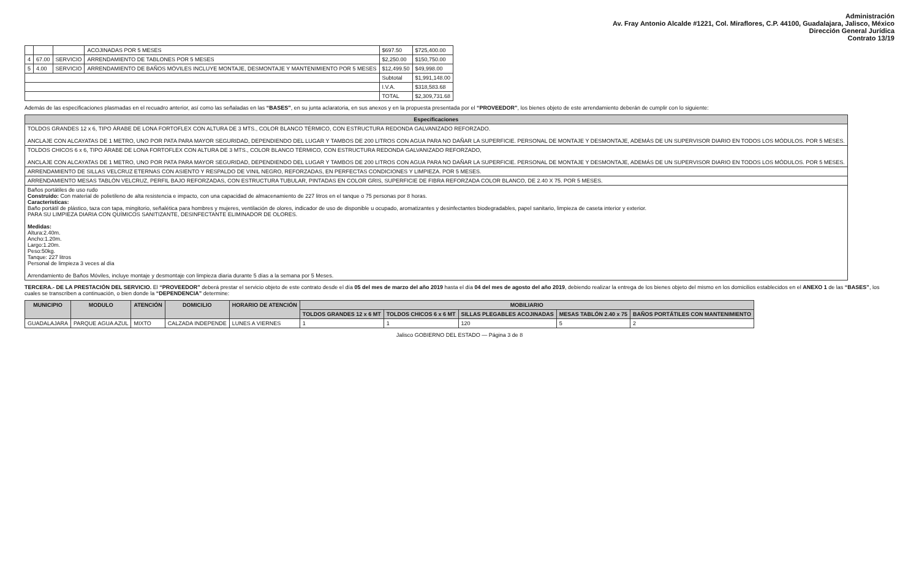Administración
Av. Fray Antonio Alcalde #1221, Col. Miraflores, C.P. 44100, Guadalajara, Jalisco, México
Dirección General Jurídica
Contrato 13/19
| | | | ACOJINADAS POR 5 MESES | $697.50 | $725,400.00 |
| 4 | 67.00 | SERVICIO | ARRENDAMIENTO DE TABLONES POR 5 MESES | $2,250.00 | $150,750.00 |
| 5 | 4.00 | SERVICIO | ARRENDAMIENTO DE BAÑOS MÓVILES INCLUYE MONTAJE, DESMONTAJE Y MANTENIMIENTO POR 5 MESES | $12,499.50 | $49,998.00 |
| | | | | Subtotal | $1,991,148.00 |
| | | | | I.V.A. | $318,583.68 |
| | | | | TOTAL | $2,309,731.68 |
Además de las especificaciones plasmadas en el recuadro anterior, así como las señaladas en las “BASES”, en su junta aclaratoria, en sus anexos y en la propuesta presentada por el “PROVEEDOR”, los bienes objeto de este arrendamiento deberán de cumplir con lo siguiente:
| Especificaciones |
| --- |
| TOLDOS GRANDES 12 x 6, TIPO ÁRABE DE LONA FORTOFLEX CON ALTURA DE 3 MTS., COLOR BLANCO TÉRMICO, CON ESTRUCTURA REDONDA GALVANIZADO REFORZADO. ANCLAJE CON ALCAYATAS DE 1 METRO, UNO POR PATA PARA MAYOR SEGURIDAD, DEPENDIENDO DEL LUGAR Y TAMBOS DE 200 LITROS CON AGUA PARA NO DAÑAR LA SUPERFICIE. PERSONAL DE MONTAJE Y DESMONTAJE, ADEMÁS DE UN SUPERVISOR DIARIO EN TODOS LOS MÓDULOS. POR 5 MESES. |
| TOLDOS CHICOS 6 x 6, TIPO ÁRABE DE LONA FORTOFLEX CON ALTURA DE 3 MTS., COLOR BLANCO TÉRMICO, CON ESTRUCTURA REDONDA GALVANIZADO REFORZADO, ANCLAJE CON ALCAYATAS DE 1 METRO, UNO POR PATA PARA MAYOR SEGURIDAD, DEPENDIENDO DEL LUGAR Y TAMBOS DE 200 LITROS CON AGUA PARA NO DAÑAR LA SUPERFICIE. PERSONAL DE MONTAJE Y DESMONTAJE, ADEMÁS DE UN SUPERVISOR DIARIO EN TODOS LOS MÓDULOS. POR 5 MESES. |
| ARRENDAMIENTO DE SILLAS VELCRUZ ETERNAS CON ASIENTO Y RESPALDO DE VINIL NEGRO, REFORZADAS, EN PERFECTAS CONDICIONES Y LIMPIEZA. POR 5 MESES. |
| ARRENDAMIENTO MESAS TABLÓN VELCRUZ, PERFIL BAJO REFORZADAS, CON ESTRUCTURA TUBULAR, PINTADAS EN COLOR GRIS, SUPERFICIE DE FIBRA REFORZADA COLOR BLANCO, DE 2.40 X 75. POR 5 MESES. |
| Baños portátiles de uso rudo Construido: Con material de polietileno de alta resistencia e impacto, con una capacidad de almacenamiento de 227 litros en el tanque o 75 personas por 8 horas. Características: Baño portátil de plástico, taza con tapa, mingitorio, señalética para hombres y mujeres, ventilación de olores, indicador de uso de disponible u ocupado, aromatizantes y desinfectantes biodegradables, papel sanitario, limpieza de caseta interior y exterior. PARA SU LIMPIEZA DIARIA CON QUÍMICOS SANITIZANTE, DESINFECTANTE ELIMINADOR DE OLORES. Medidas: Altura:2.40m. Ancho:1.20m. Largo:1.20m. Peso:50kg. Tanque: 227 litros Personal de limpieza 3 veces al día Arrendamiento de Baños Móviles, incluye montaje y desmontaje con limpieza diaria durante 5 días a la semana por 5 Meses. |
TERCERA.- DE LA PRESTACIÓN DEL SERVICIO. El “PROVEEDOR” deberá prestar el servicio objeto de este contrato desde el día 05 del mes de marzo del año 2019 hasta el día 04 del mes de agosto del año 2019, debiendo realizar la entrega de los bienes objeto del mismo en los domicilios establecidos en el ANEXO 1 de las “BASES”, los cuales se transcriben a continuación, o bien donde la “DEPENDENCIA” determine:
| MUNICIPIO | MODULO | ATENCIÓN | DOMICILIO | HORARIO DE ATENCIÓN | MOBILIARIO | | | | |
| --- | --- | --- | --- | --- | --- | --- | --- | --- | --- |
| | | | | | TOLDOS GRANDES 12 x 6 MT | TOLDOS CHICOS 6 x 6 MT | SILLAS PLEGABLES ACOJINADAS | MESAS TABLÓN 2.40 x 75 | BAÑOS PORTÁTILES CON MANTENIMIENTO |
| GUADALAJARA | PARQUE AGUA AZUL | MIXTO | CALZADA INDEPENDE | LUNES A VIERNES | 1 | 1 | 120 | 5 | 2 |
Jalisco GOBIERNO DEL ESTADO — Página 3 de 8